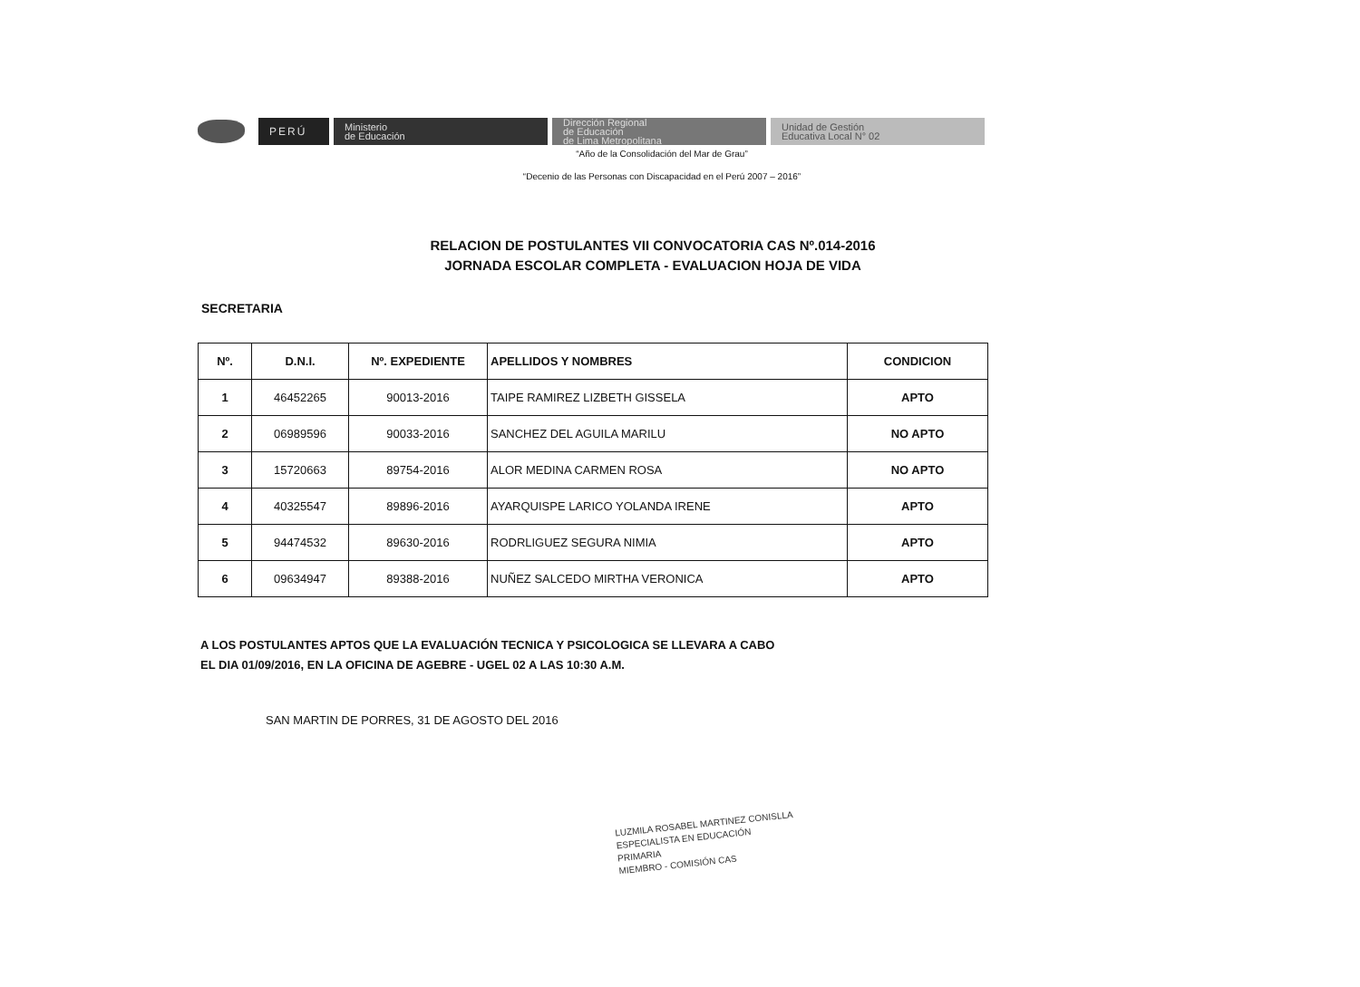PERÚ
Ministerio
de Educación
Dirección Regional
de Educación
de Lima Metropolitana
Unidad de Gestión
Educativa Local N° 02
“Año de la Consolidación del Mar de Grau”
“Decenio de las Personas con Discapacidad en el Perú 2007 – 2016”
RELACION DE POSTULANTES VII CONVOCATORIA CAS Nº.014-2016
JORNADA ESCOLAR COMPLETA - EVALUACION HOJA DE VIDA
SECRETARIA
| Nº. | D.N.I. | Nº. EXPEDIENTE | APELLIDOS Y NOMBRES | CONDICION |
| --- | --- | --- | --- | --- |
| 1 | 46452265 | 90013-2016 | TAIPE RAMIREZ LIZBETH GISSELA | APTO |
| 2 | 06989596 | 90033-2016 | SANCHEZ DEL AGUILA MARILU | NO APTO |
| 3 | 15720663 | 89754-2016 | ALOR MEDINA CARMEN ROSA | NO APTO |
| 4 | 40325547 | 89896-2016 | AYARQUISPE LARICO YOLANDA IRENE | APTO |
| 5 | 94474532 | 89630-2016 | RODRLIGUEZ SEGURA NIMIA | APTO |
| 6 | 09634947 | 89388-2016 | NUÑEZ SALCEDO MIRTHA VERONICA | APTO |
A LOS POSTULANTES APTOS QUE LA EVALUACIÓN TECNICA Y PSICOLOGICA SE LLEVARA A CABO
EL DIA 01/09/2016, EN LA OFICINA DE AGEBRE - UGEL 02 A LAS 10:30 A.M.
SAN MARTIN DE PORRES, 31 DE AGOSTO DEL 2016
LUZMILA ROSABEL MARTINEZ CONISLLA
ESPECIALISTA EN EDUCACIÓN PRIMARIA
MIEMBRO - COMISIÓN CAS